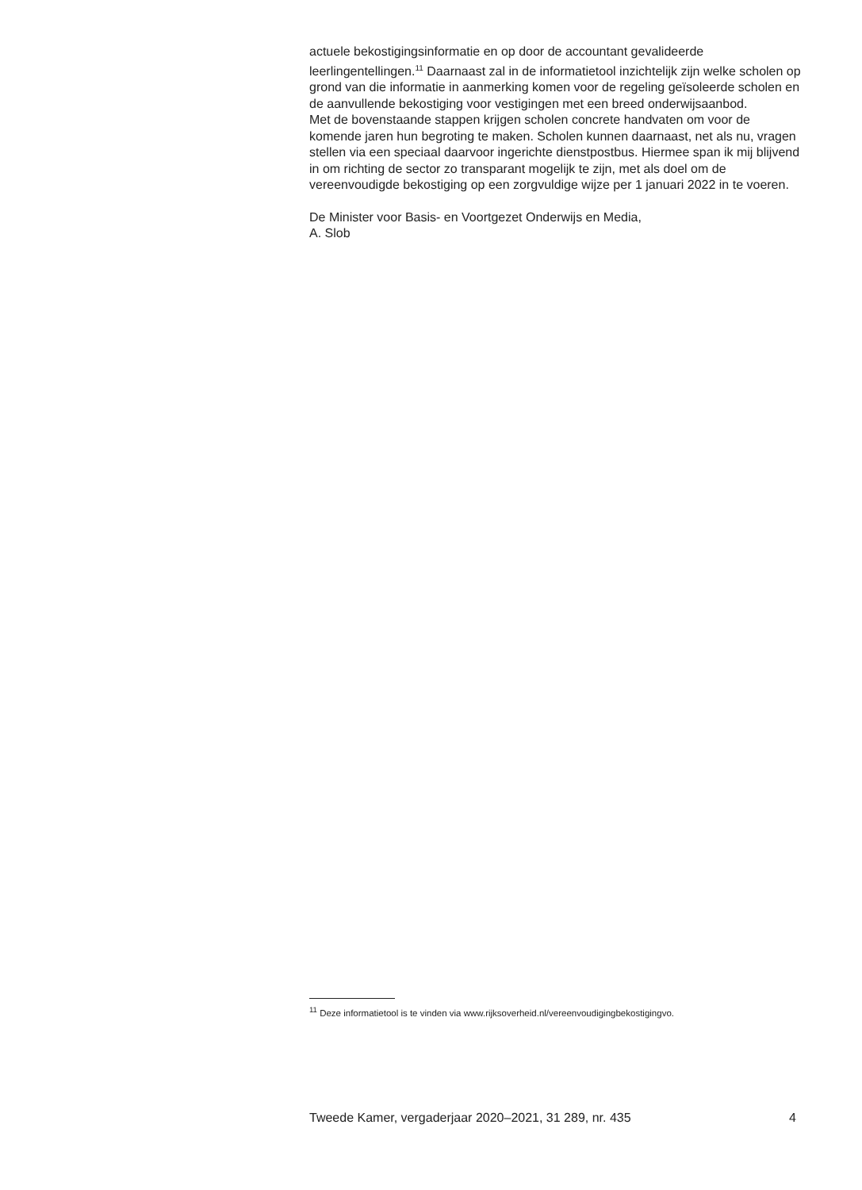actuele bekostigingsinformatie en op door de accountant gevalideerde leerlingentellingen.<sup>11</sup> Daarnaast zal in de informatietool inzichtelijk zijn welke scholen op grond van die informatie in aanmerking komen voor de regeling geïsoleerde scholen en de aanvullende bekostiging voor vestigingen met een breed onderwijsaanbod.
Met de bovenstaande stappen krijgen scholen concrete handvaten om voor de komende jaren hun begroting te maken. Scholen kunnen daarnaast, net als nu, vragen stellen via een speciaal daarvoor ingerichte dienstpostbus. Hiermee span ik mij blijvend in om richting de sector zo transparant mogelijk te zijn, met als doel om de vereenvoudigde bekostiging op een zorgvuldige wijze per 1 januari 2022 in te voeren.
De Minister voor Basis- en Voortgezet Onderwijs en Media,
A. Slob
<sup>11</sup> Deze informatietool is te vinden via www.rijksoverheid.nl/vereenvoudigingbekostigingvo.
Tweede Kamer, vergaderjaar 2020–2021, 31 289, nr. 435 4